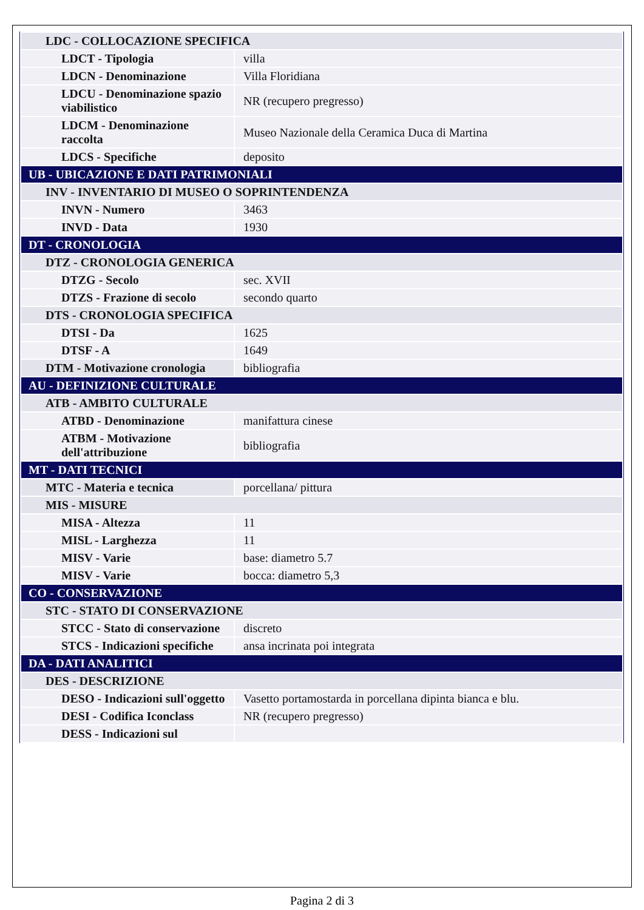| LDC - COLLOCAZIONE SPECIFICA | |
| LDCT - Tipologia | villa |
| LDCN - Denominazione | Villa Floridiana |
| LDCU - Denominazione spazio viabilistico | NR (recupero pregresso) |
| LDCM - Denominazione raccolta | Museo Nazionale della Ceramica Duca di Martina |
| LDCS - Specifiche | deposito |
| UB - UBICAZIONE E DATI PATRIMONIALI | |
| INV - INVENTARIO DI MUSEO O SOPRINTENDENZA | |
| INVN - Numero | 3463 |
| INVD - Data | 1930 |
| DT - CRONOLOGIA | |
| DTZ - CRONOLOGIA GENERICA | |
| DTZG - Secolo | sec. XVII |
| DTZS - Frazione di secolo | secondo quarto |
| DTS - CRONOLOGIA SPECIFICA | |
| DTSI - Da | 1625 |
| DTSF - A | 1649 |
| DTM - Motivazione cronologia | bibliografia |
| AU - DEFINIZIONE CULTURALE | |
| ATB - AMBITO CULTURALE | |
| ATBD - Denominazione | manifattura cinese |
| ATBM - Motivazione dell'attribuzione | bibliografia |
| MT - DATI TECNICI | |
| MTC - Materia e tecnica | porcellana/ pittura |
| MIS - MISURE | |
| MISA - Altezza | 11 |
| MISL - Larghezza | 11 |
| MISV - Varie | base: diametro 5.7 |
| MISV - Varie | bocca: diametro 5,3 |
| CO - CONSERVAZIONE | |
| STC - STATO DI CONSERVAZIONE | |
| STCC - Stato di conservazione | discreto |
| STCS - Indicazioni specifiche | ansa incrinata poi integrata |
| DA - DATI ANALITICI | |
| DES - DESCRIZIONE | |
| DESO - Indicazioni sull'oggetto | Vasetto portamostarda in porcellana dipinta bianca e blu. |
| DESI - Codifica Iconclass | NR (recupero pregresso) |
| DESS - Indicazioni sul | |
Pagina 2 di 3